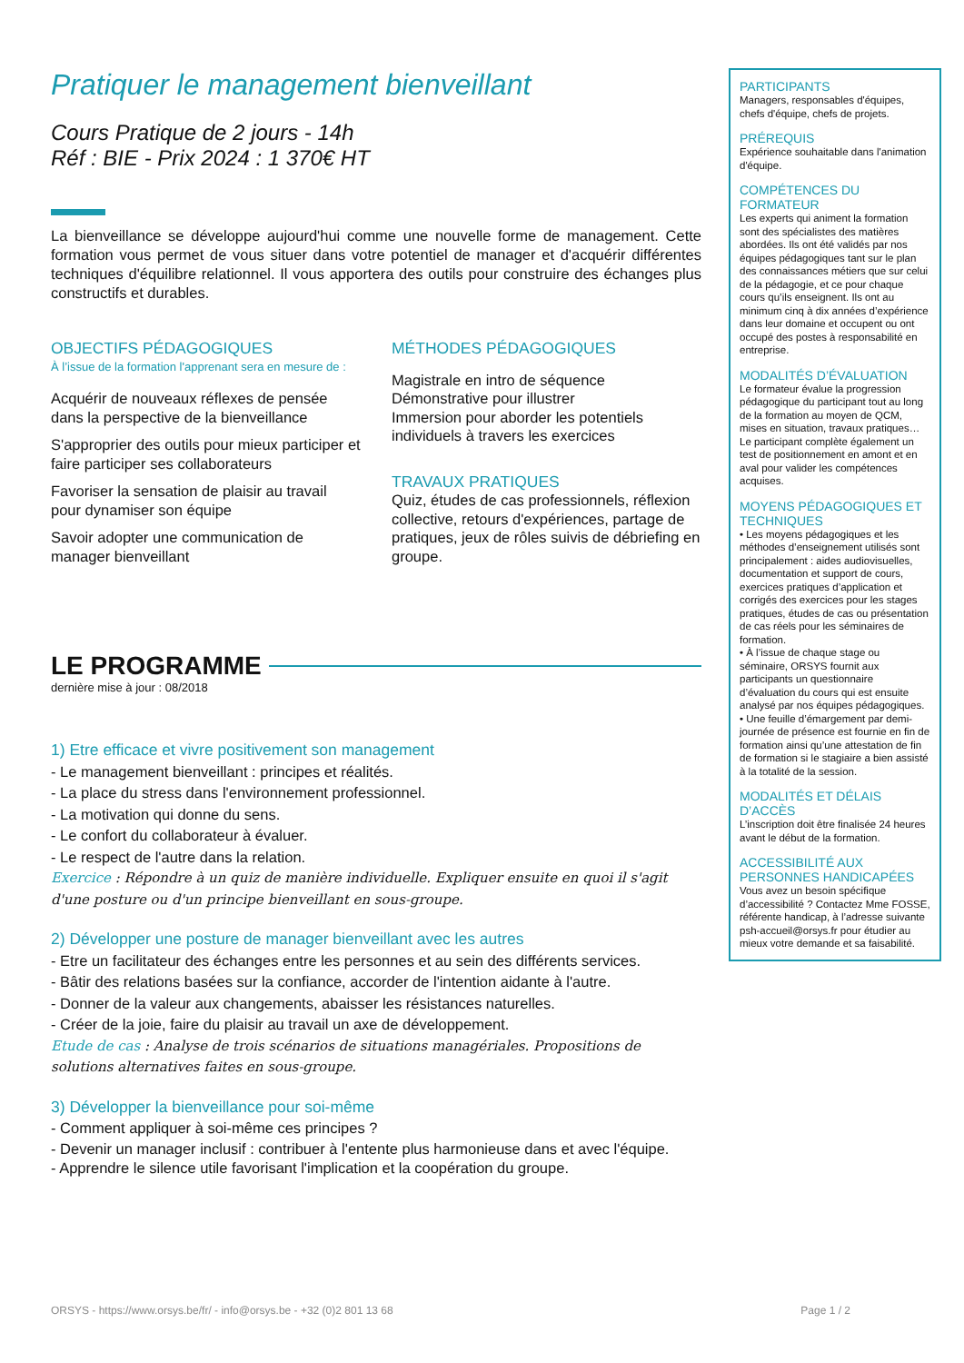Pratiquer le management bienveillant
Cours Pratique de 2 jours - 14h
Réf : BIE - Prix 2024 : 1 370€ HT
La bienveillance se développe aujourd'hui comme une nouvelle forme de management. Cette formation vous permet de vous situer dans votre potentiel de manager et d'acquérir différentes techniques d'équilibre relationnel. Il vous apportera des outils pour construire des échanges plus constructifs et durables.
OBJECTIFS PÉDAGOGIQUES
À l’issue de la formation l'apprenant sera en mesure de :
Acquérir de nouveaux réflexes de pensée dans la perspective de la bienveillance
S'approprier des outils pour mieux participer et faire participer ses collaborateurs
Favoriser la sensation de plaisir au travail pour dynamiser son équipe
Savoir adopter une communication de manager bienveillant
MÉTHODES PÉDAGOGIQUES
Magistrale en intro de séquence
Démonstrative pour illustrer
Immersion pour aborder les potentiels individuels à travers les exercices
TRAVAUX PRATIQUES
Quiz, études de cas professionnels, réflexion collective, retours d'expériences, partage de pratiques, jeux de rôles suivis de débriefing en groupe.
LE PROGRAMME
dernière mise à jour : 08/2018
1) Etre efficace et vivre positivement son management
- Le management bienveillant : principes et réalités.
- La place du stress dans l'environnement professionnel.
- La motivation qui donne du sens.
- Le confort du collaborateur à évaluer.
- Le respect de l'autre dans la relation.
Exercice : Répondre à un quiz de manière individuelle. Expliquer ensuite en quoi il s'agit d'une posture ou d'un principe bienveillant en sous-groupe.
2) Développer une posture de manager bienveillant avec les autres
- Etre un facilitateur des échanges entre les personnes et au sein des différents services.
- Bâtir des relations basées sur la confiance, accorder de l'intention aidante à l'autre.
- Donner de la valeur aux changements, abaisser les résistances naturelles.
- Créer de la joie, faire du plaisir au travail un axe de développement.
Etude de cas : Analyse de trois scénarios de situations managériales. Propositions de solutions alternatives faites en sous-groupe.
3) Développer la bienveillance pour soi-même
- Comment appliquer à soi-même ces principes ?
- Devenir un manager inclusif : contribuer à l'entente plus harmonieuse dans et avec l'équipe.
- Apprendre le silence utile favorisant l'implication et la coopération du groupe.
PARTICIPANTS
Managers, responsables d'équipes, chefs d'équipe, chefs de projets.
PRÉREQUIS
Expérience souhaitable dans l'animation d'équipe.
COMPÉTENCES DU FORMATEUR
Les experts qui animent la formation sont des spécialistes des matières abordées. Ils ont été validés par nos équipes pédagogiques tant sur le plan des connaissances métiers que sur celui de la pédagogie, et ce pour chaque cours qu’ils enseignent. Ils ont au minimum cinq à dix années d’expérience dans leur domaine et occupent ou ont occupé des postes à responsabilité en entreprise.
MODALITÉS D’ÉVALUATION
Le formateur évalue la progression pédagogique du participant tout au long de la formation au moyen de QCM, mises en situation, travaux pratiques…
Le participant complète également un test de positionnement en amont et en aval pour valider les compétences acquises.
MOYENS PÉDAGOGIQUES ET TECHNIQUES
• Les moyens pédagogiques et les méthodes d’enseignement utilisés sont principalement : aides audiovisuelles, documentation et support de cours, exercices pratiques d’application et corrigés des exercices pour les stages pratiques, études de cas ou présentation de cas réels pour les séminaires de formation.
• À l’issue de chaque stage ou séminaire, ORSYS fournit aux participants un questionnaire d’évaluation du cours qui est ensuite analysé par nos équipes pédagogiques.
• Une feuille d’émargement par demi-journée de présence est fournie en fin de formation ainsi qu’une attestation de fin de formation si le stagiaire a bien assisté à la totalité de la session.
MODALITÉS ET DÉLAIS D’ACCÈS
L’inscription doit être finalisée 24 heures avant le début de la formation.
ACCESSIBILITÉ AUX PERSONNES HANDICAPÉES
Vous avez un besoin spécifique d’accessibilité ? Contactez Mme FOSSE, référente handicap, à l’adresse suivante psh-accueil@orsys.fr pour étudier au mieux votre demande et sa faisabilité.
ORSYS - https://www.orsys.be/fr/ - info@orsys.be - +32 (0)2 801 13 68 Page 1 / 2